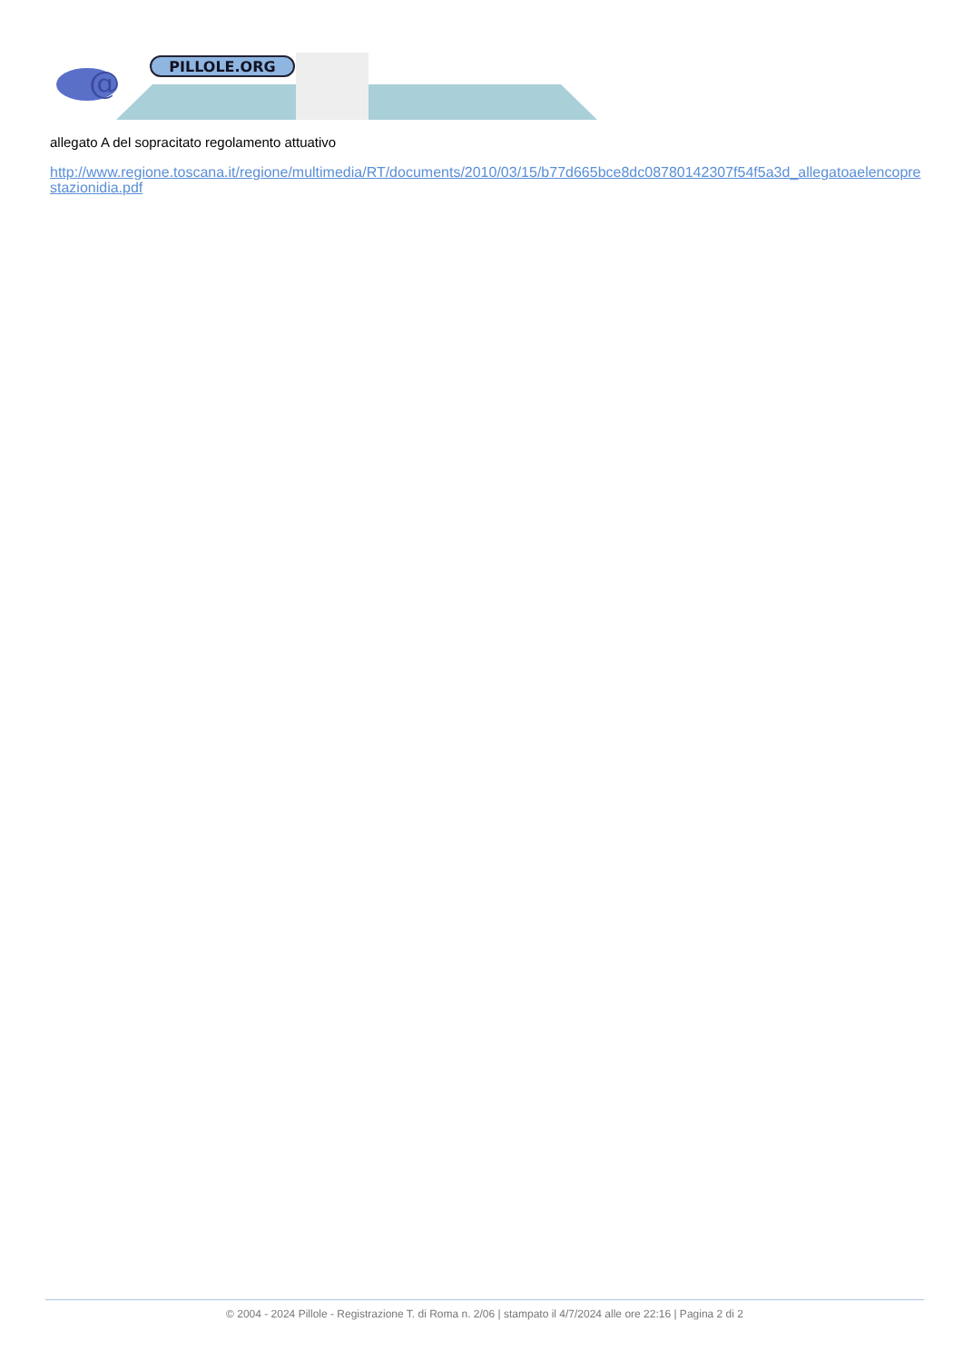@
PILLOLE.ORG
allegato A del sopracitato regolamento attuativo
http://www.regione.toscana.it/regione/multimedia/RT/documents/2010/03/15/b77d665bce8dc08780142307f54f5a3d_allegatoaelencoprestazionidia.pdf
© 2004 - 2024 Pillole - Registrazione T. di Roma n. 2/06 | stampato il 4/7/2024 alle ore 22:16 | Pagina 2 di 2